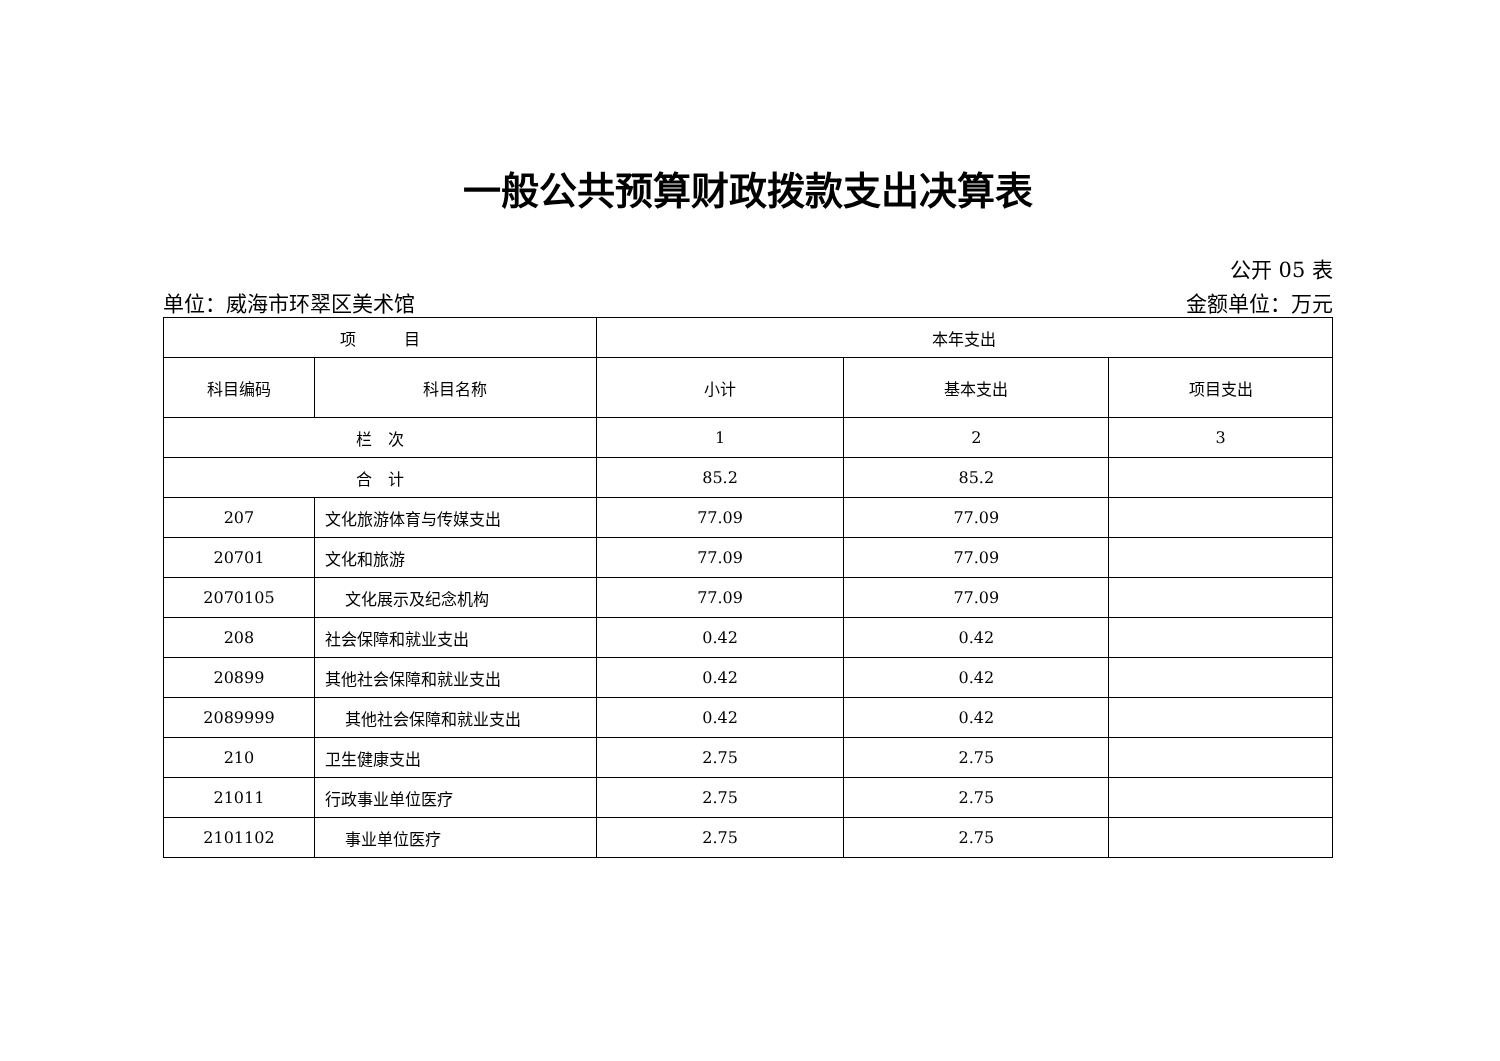一般公共预算财政拨款支出决算表
公开 05 表
单位：威海市环翠区美术馆 金额单位：万元
| 项 目 | | 本年支出 | | |
| --- | --- | --- | --- | --- |
| 科目编码 | 科目名称 | 小计 | 基本支出 | 项目支出 |
| 栏 次 | | 1 | 2 | 3 |
| 合 计 | | 85.2 | 85.2 | |
| 207 | 文化旅游体育与传媒支出 | 77.09 | 77.09 | |
| 20701 | 文化和旅游 | 77.09 | 77.09 | |
| 2070105 | 文化展示及纪念机构 | 77.09 | 77.09 | |
| 208 | 社会保障和就业支出 | 0.42 | 0.42 | |
| 20899 | 其他社会保障和就业支出 | 0.42 | 0.42 | |
| 2089999 | 其他社会保障和就业支出 | 0.42 | 0.42 | |
| 210 | 卫生健康支出 | 2.75 | 2.75 | |
| 21011 | 行政事业单位医疗 | 2.75 | 2.75 | |
| 2101102 | 事业单位医疗 | 2.75 | 2.75 | |